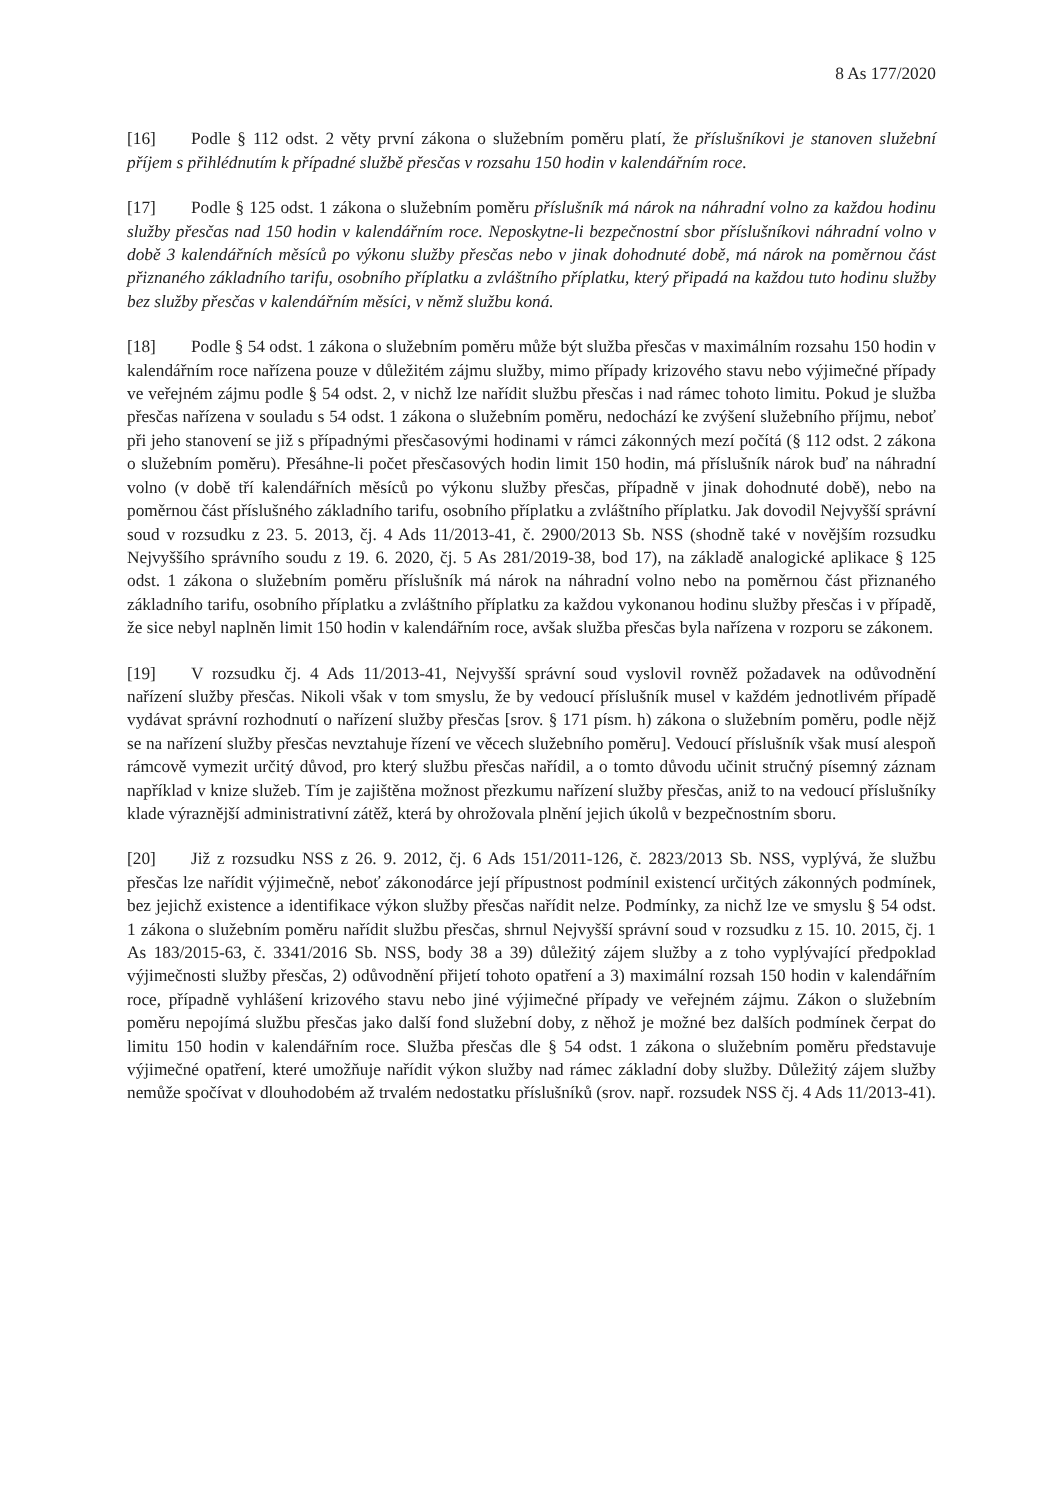8 As 177/2020
[16] Podle § 112 odst. 2 věty první zákona o služebním poměru platí, že příslušníkovi je stanoven služební příjem s přihlédnutím k případné službě přesčas v rozsahu 150 hodin v kalendářním roce.
[17] Podle § 125 odst. 1 zákona o služebním poměru příslušník má nárok na náhradní volno za každou hodinu služby přesčas nad 150 hodin v kalendářním roce. Neposkytne-li bezpečnostní sbor příslušníkovi náhradní volno v době 3 kalendářních měsíců po výkonu služby přesčas nebo v jinak dohodnuté době, má nárok na poměrnou část přiznaného základního tarifu, osobního příplatku a zvláštního příplatku, který připadá na každou tuto hodinu služby bez služby přesčas v kalendářním měsíci, v němž službu koná.
[18] Podle § 54 odst. 1 zákona o služebním poměru může být služba přesčas v maximálním rozsahu 150 hodin v kalendářním roce nařízena pouze v důležitém zájmu služby, mimo případy krizového stavu nebo výjimečné případy ve veřejném zájmu podle § 54 odst. 2, v nichž lze nařídit službu přesčas i nad rámec tohoto limitu. Pokud je služba přesčas nařízena v souladu s 54 odst. 1 zákona o služebním poměru, nedochází ke zvýšení služebního příjmu, neboť při jeho stanovení se již s případnými přesčasovými hodinami v rámci zákonných mezí počítá (§ 112 odst. 2 zákona o služebním poměru). Přesáhne-li počet přesčasových hodin limit 150 hodin, má příslušník nárok buď na náhradní volno (v době tří kalendářních měsíců po výkonu služby přesčas, případně v jinak dohodnuté době), nebo na poměrnou část příslušného základního tarifu, osobního příplatku a zvláštního příplatku. Jak dovodil Nejvyšší správní soud v rozsudku z 23. 5. 2013, čj. 4 Ads 11/2013-41, č. 2900/2013 Sb. NSS (shodně také v novějším rozsudku Nejvyššího správního soudu z 19. 6. 2020, čj. 5 As 281/2019-38, bod 17), na základě analogické aplikace § 125 odst. 1 zákona o služebním poměru příslušník má nárok na náhradní volno nebo na poměrnou část přiznaného základního tarifu, osobního příplatku a zvláštního příplatku za každou vykonanou hodinu služby přesčas i v případě, že sice nebyl naplněn limit 150 hodin v kalendářním roce, avšak služba přesčas byla nařízena v rozporu se zákonem.
[19] V rozsudku čj. 4 Ads 11/2013-41, Nejvyšší správní soud vyslovil rovněž požadavek na odůvodnění nařízení služby přesčas. Nikoli však v tom smyslu, že by vedoucí příslušník musel v každém jednotlivém případě vydávat správní rozhodnutí o nařízení služby přesčas [srov. § 171 písm. h) zákona o služebním poměru, podle nějž se na nařízení služby přesčas nevztahuje řízení ve věcech služebního poměru]. Vedoucí příslušník však musí alespoň rámcově vymezit určitý důvod, pro který službu přesčas nařídil, a o tomto důvodu učinit stručný písemný záznam například v knize služeb. Tím je zajištěna možnost přezkumu nařízení služby přesčas, aniž to na vedoucí příslušníky klade výraznější administrativní zátěž, která by ohrožovala plnění jejich úkolů v bezpečnostním sboru.
[20] Již z rozsudku NSS z 26. 9. 2012, čj. 6 Ads 151/2011-126, č. 2823/2013 Sb. NSS, vyplývá, že službu přesčas lze nařídit výjimečně, neboť zákonodárce její přípustnost podmínil existencí určitých zákonných podmínek, bez jejichž existence a identifikace výkon služby přesčas nařídit nelze. Podmínky, za nichž lze ve smyslu § 54 odst. 1 zákona o služebním poměru nařídit službu přesčas, shrnul Nejvyšší správní soud v rozsudku z 15. 10. 2015, čj. 1 As 183/2015-63, č. 3341/2016 Sb. NSS, body 38 a 39) důležitý zájem služby a z toho vyplývající předpoklad výjimečnosti služby přesčas, 2) odůvodnění přijetí tohoto opatření a 3) maximální rozsah 150 hodin v kalendářním roce, případně vyhlášení krizového stavu nebo jiné výjimečné případy ve veřejném zájmu. Zákon o služebním poměru nepojímá službu přesčas jako další fond služební doby, z něhož je možné bez dalších podmínek čerpat do limitu 150 hodin v kalendářním roce. Služba přesčas dle § 54 odst. 1 zákona o služebním poměru představuje výjimečné opatření, které umožňuje nařídit výkon služby nad rámec základní doby služby. Důležitý zájem služby nemůže spočívat v dlouhodobém až trvalém nedostatku příslušníků (srov. např. rozsudek NSS čj. 4 Ads 11/2013-41).